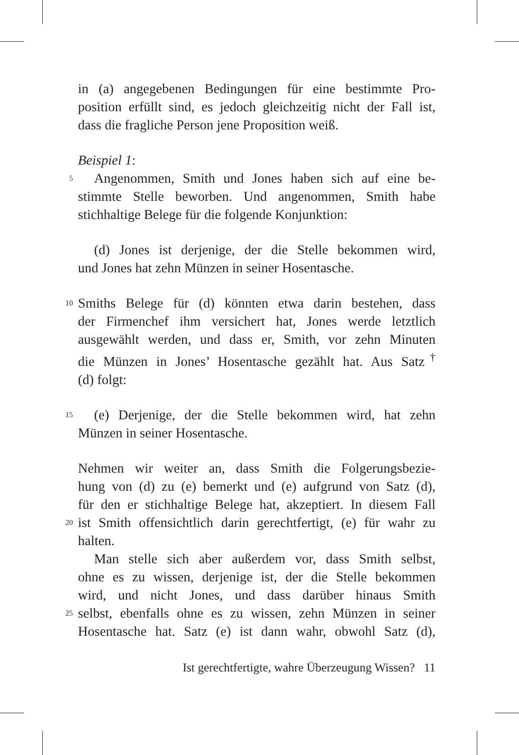in (a) angegebenen Bedingungen für eine bestimmte Pro-
position erfüllt sind, es jedoch gleichzeitig nicht der Fall ist,
dass die fragliche Person jene Proposition weiß.
Beispiel 1:
5 Angenommen, Smith und Jones haben sich auf eine be-
stimmte Stelle beworben. Und angenommen, Smith habe
stichhaltige Belege für die folgende Konjunktion:
(d) Jones ist derjenige, der die Stelle bekommen wird,
und Jones hat zehn Münzen in seiner Hosentasche.
10 Smiths Belege für (d) könnten etwa darin bestehen, dass
der Firmenchef ihm versichert hat, Jones werde letztlich
ausgewählt werden, und dass er, Smith, vor zehn Minuten
die Münzen in Jones’ Hosentasche gezählt hat. Aus Satz<sup>†</sup>
(d) folgt:
15 (e) Derjenige, der die Stelle bekommen wird, hat zehn
Münzen in seiner Hosentasche.
Nehmen wir weiter an, dass Smith die Folgerungsbezie-
hung von (d) zu (e) bemerkt und (e) aufgrund von Satz (d),
für den er stichhaltige Belege hat, akzeptiert. In diesem Fall
20 ist Smith offensichtlich darin gerechtfertigt, (e) für wahr zu
halten.
Man stelle sich aber außerdem vor, dass Smith selbst,
ohne es zu wissen, derjenige ist, der die Stelle bekommen
wird, und nicht Jones, und dass darüber hinaus Smith
25 selbst, ebenfalls ohne es zu wissen, zehn Münzen in seiner
Hosentasche hat. Satz (e) ist dann wahr, obwohl Satz (d),
Ist gerechtfertigte, wahre Überzeugung Wissen? 11